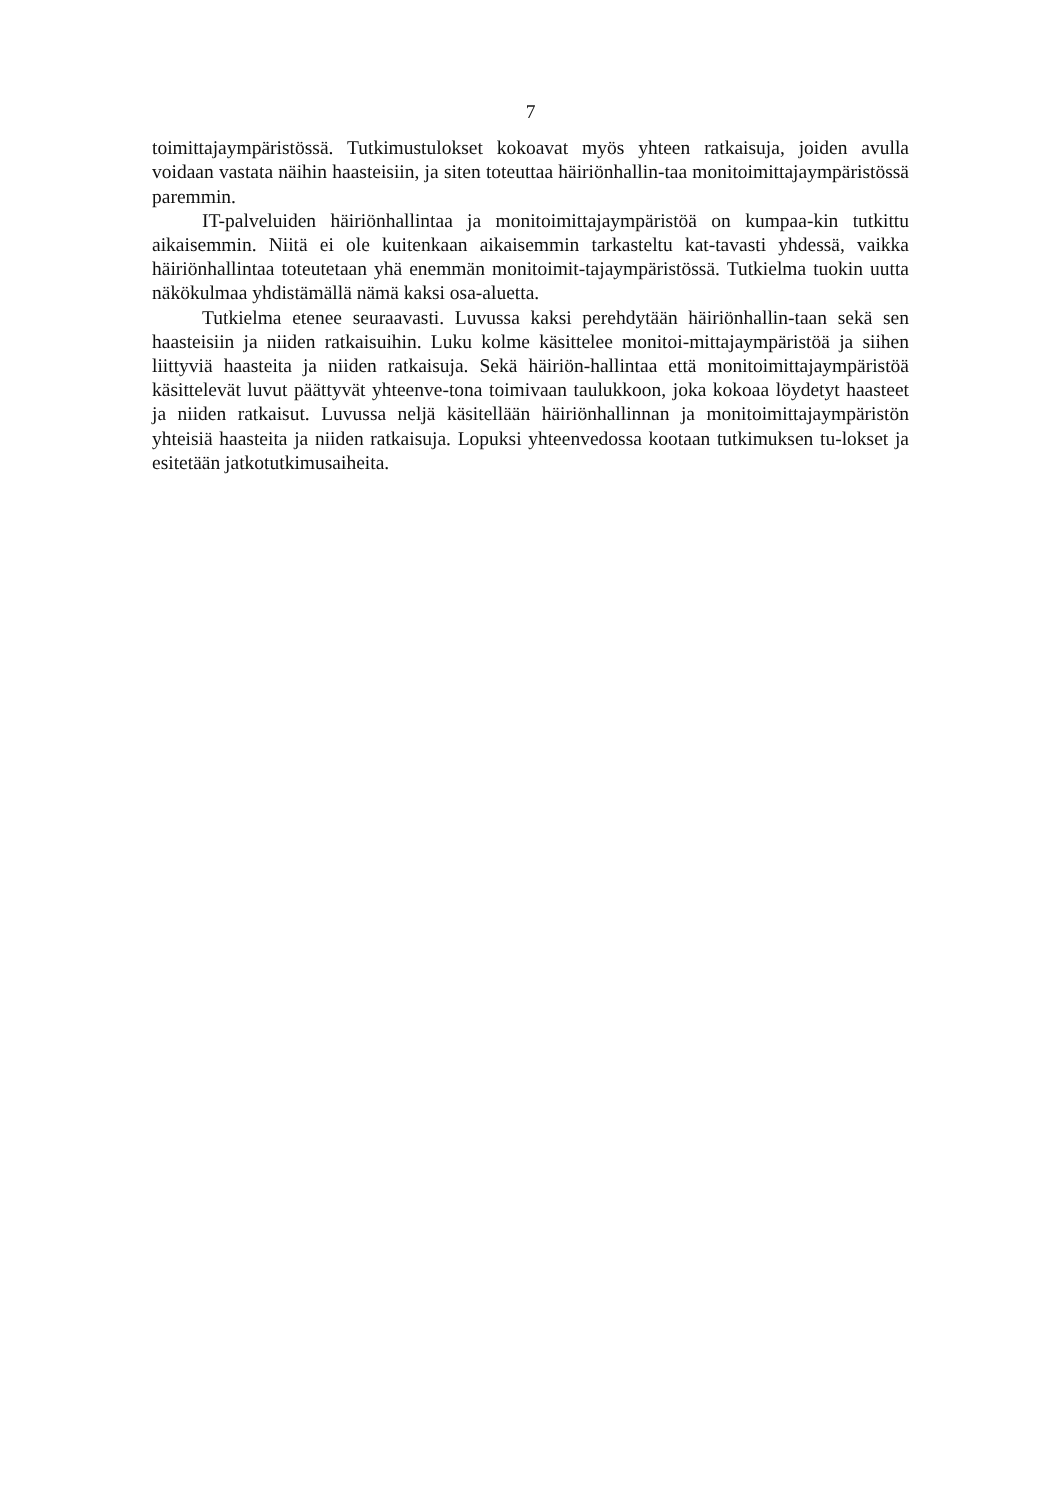7
toimittajaympäristössä. Tutkimustulokset kokoavat myös yhteen ratkaisuja, joiden avulla voidaan vastata näihin haasteisiin, ja siten toteuttaa häiriönhallin-taa monitoimittajaympäristössä paremmin.
IT-palveluiden häiriönhallintaa ja monitoimittajaympäristöä on kumpaa-kin tutkittu aikaisemmin. Niitä ei ole kuitenkaan aikaisemmin tarkasteltu kat-tavasti yhdessä, vaikka häiriönhallintaa toteutetaan yhä enemmän monitoimit-tajaympäristössä. Tutkielma tuokin uutta näkökulmaa yhdistämällä nämä kaksi osa-aluetta.
Tutkielma etenee seuraavasti. Luvussa kaksi perehdytään häiriönhallin-taan sekä sen haasteisiin ja niiden ratkaisuihin. Luku kolme käsittelee monitoi-mittajaympäristöä ja siihen liittyviä haasteita ja niiden ratkaisuja. Sekä häiriön-hallintaa että monitoimittajaympäristöä käsittelevät luvut päättyvät yhteenve-tona toimivaan taulukkoon, joka kokoaa löydetyt haasteet ja niiden ratkaisut. Luvussa neljä käsitellään häiriönhallinnan ja monitoimittajaympäristön yhteisiä haasteita ja niiden ratkaisuja. Lopuksi yhteenvedossa kootaan tutkimuksen tu-lokset ja esitetään jatkotutkimusaiheita.